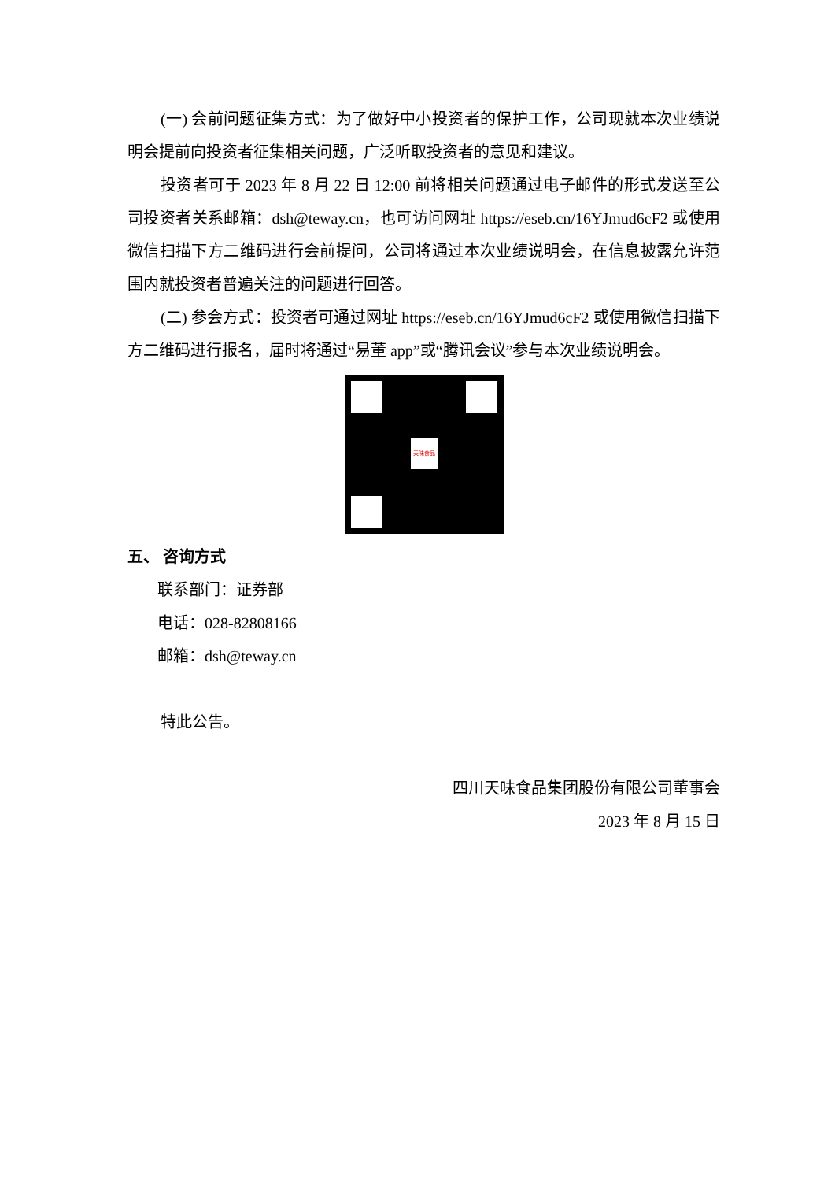(一) 会前问题征集方式：为了做好中小投资者的保护工作，公司现就本次业绩说明会提前向投资者征集相关问题，广泛听取投资者的意见和建议。
投资者可于 2023 年 8 月 22 日 12:00 前将相关问题通过电子邮件的形式发送至公司投资者关系邮箱：dsh@teway.cn，也可访问网址 https://eseb.cn/16YJmud6cF2 或使用微信扫描下方二维码进行会前提问，公司将通过本次业绩说明会，在信息披露允许范围内就投资者普遍关注的问题进行回答。
(二) 参会方式：投资者可通过网址 https://eseb.cn/16YJmud6cF2 或使用微信扫描下方二维码进行报名，届时将通过“易董 app”或“腾讯会议”参与本次业绩说明会。
天味食品
五、 咨询方式
联系部门：证券部
电话：028-82808166
邮箱：dsh@teway.cn
特此公告。
四川天味食品集团股份有限公司董事会
2023 年 8 月 15 日